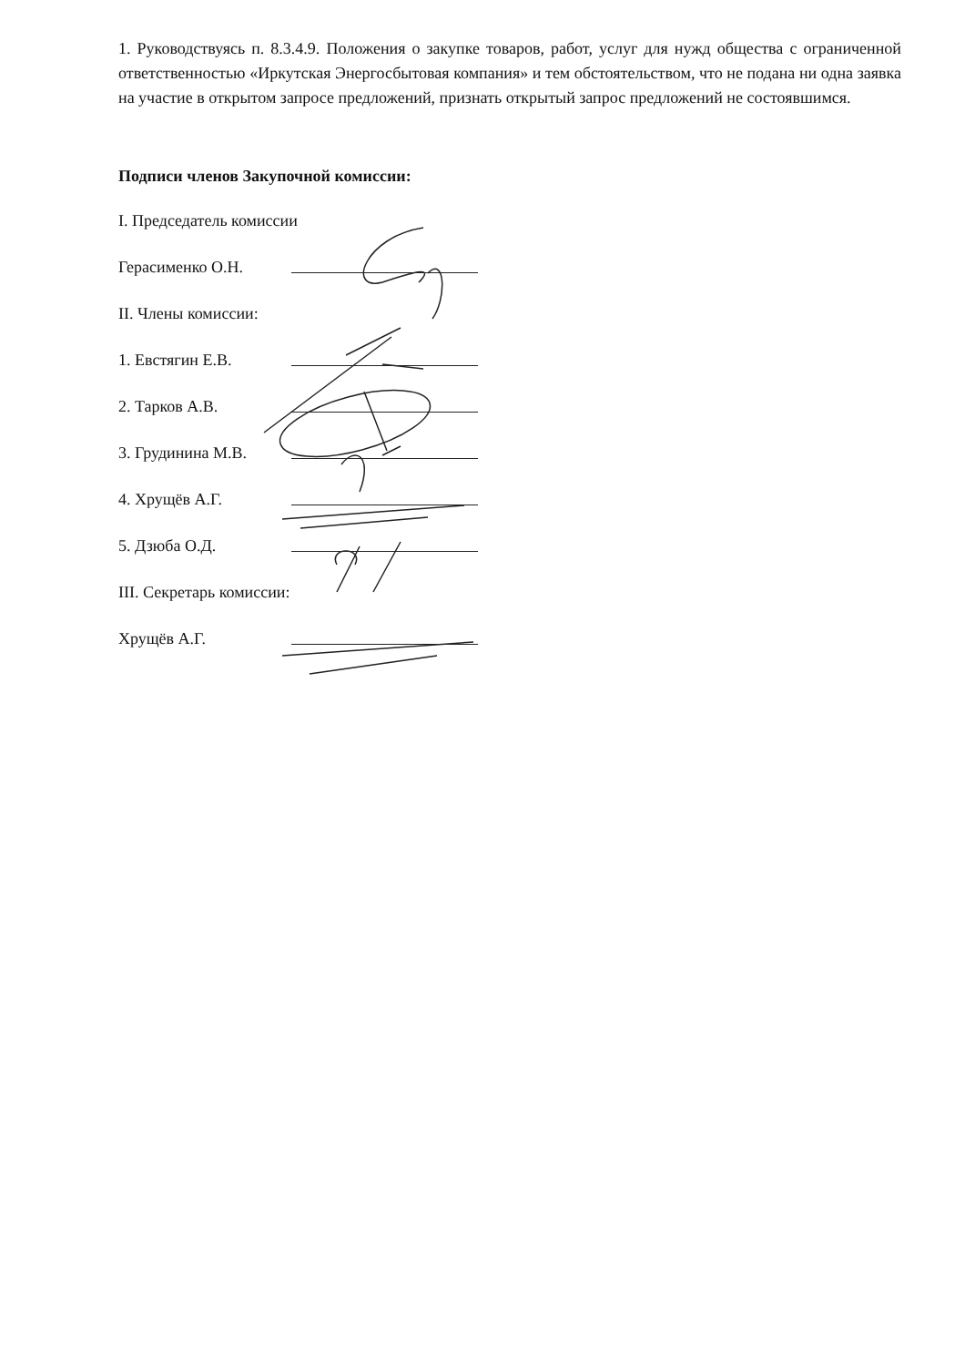1. Руководствуясь п. 8.3.4.9. Положения о закупке товаров, работ, услуг для нужд общества с ограниченной ответственностью «Иркутская Энергосбытовая компания» и тем обстоятельством, что не подана ни одна заявка на участие в открытом запросе предложений, признать открытый запрос предложений не состоявшимся.
Подписи членов Закупочной комиссии:
I. Председатель комиссии
Герасименко О.Н.
II. Члены комиссии:
1. Евстягин Е.В.
2. Тарков А.В.
3. Грудинина М.В.
4. Хрущёв А.Г.
5. Дзюба О.Д.
III. Секретарь комиссии:
Хрущёв А.Г.